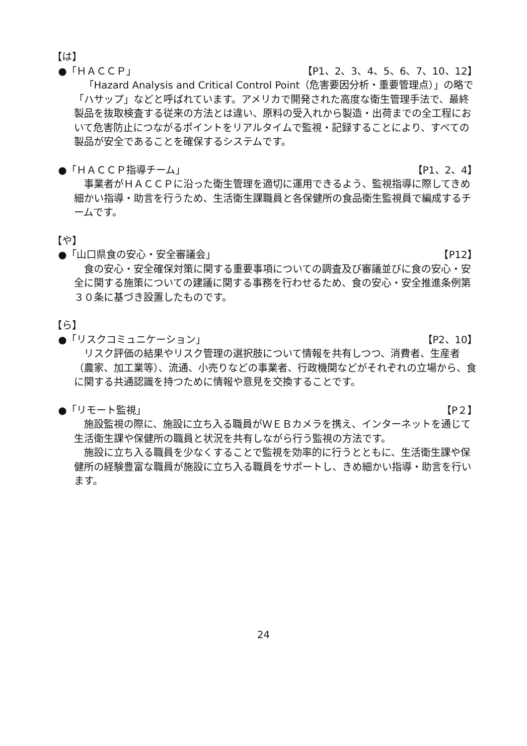【は】
●「ＨＡＣＣＰ」 【P1、2、3、4、5、6、7、10、12】
「Hazard Analysis and Critical Control Point（危害要因分析・重要管理点）」の略で「ハサップ」などと呼ばれています。アメリカで開発された高度な衛生管理手法で、最終製品を抜取検査する従来の方法とは違い、原料の受入れから製造・出荷までの全工程において危害防止につながるポイントをリアルタイムで監視・記録することにより、すべての製品が安全であることを確保するシステムです。
●「ＨＡＣＣＰ指導チーム」 【P1、2、4】
事業者がＨＡＣＣＰに沿った衛生管理を適切に運用できるよう、監視指導に際してきめ細かい指導・助言を行うため、生活衛生課職員と各保健所の食品衛生監視員で編成するチームです。
【や】
●「山口県食の安心・安全審議会」 【P12】
食の安心・安全確保対策に関する重要事項についての調査及び審議並びに食の安心・安全に関する施策についての建議に関する事務を行わせるため、食の安心・安全推進条例第３０条に基づき設置したものです。
【ら】
●「リスクコミュニケーション」 【P2、10】
リスク評価の結果やリスク管理の選択肢について情報を共有しつつ、消費者、生産者（農家、加工業等）、流通、小売りなどの事業者、行政機関などがそれぞれの立場から、食に関する共通認識を持つために情報や意見を交換することです。
●「リモート監視」 【P２】
施設監視の際に、施設に立ち入る職員がＷＥＢカメラを携え、インターネットを通じて生活衛生課や保健所の職員と状況を共有しながら行う監視の方法です。
施設に立ち入る職員を少なくすることで監視を効率的に行うとともに、生活衛生課や保健所の経験豊富な職員が施設に立ち入る職員をサポートし、きめ細かい指導・助言を行います。
24